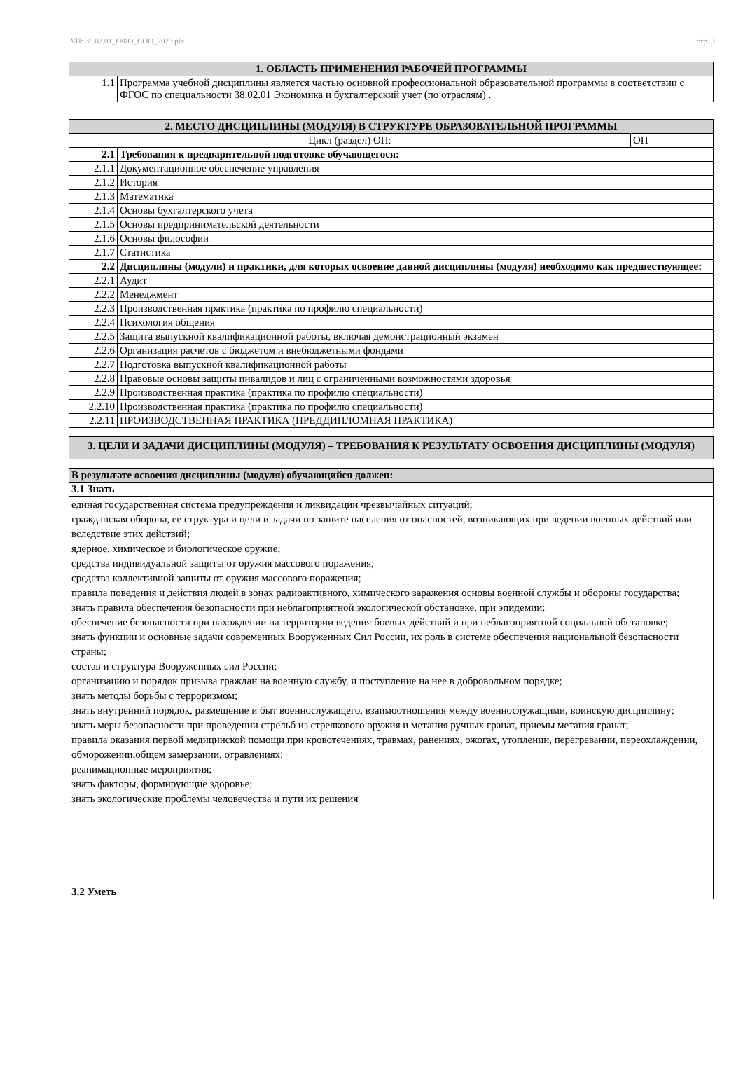УП: 38.02.01_ОФО_СОО_2023.plx стр. 3
| 1. ОБЛАСТЬ ПРИМЕНЕНИЯ РАБОЧЕЙ ПРОГРАММЫ | |
| --- | --- |
| 1.1 | Программа учебной дисциплины является частью основной профессиональной образовательной программы в соответствии с ФГОС по специальности 38.02.01 Экономика и бухгалтерский учет (по отраслям) . |
| 2. МЕСТО ДИСЦИПЛИНЫ (МОДУЛЯ) В СТРУКТУРЕ ОБРАЗОВАТЕЛЬНОЙ ПРОГРАММЫ | | |
| --- | --- | --- |
| Цикл (раздел) ОП: | | ОП |
| 2.1 | Требования к предварительной подготовке обучающегося: | |
| 2.1.1 | Документационное обеспечение управления | |
| 2.1.2 | История | |
| 2.1.3 | Математика | |
| 2.1.4 | Основы бухгалтерского учета | |
| 2.1.5 | Основы предпринимательской деятельности | |
| 2.1.6 | Основы философии | |
| 2.1.7 | Статистика | |
| 2.2 | Дисциплины (модули) и практики, для которых освоение данной дисциплины (модуля) необходимо как предшествующее: | |
| 2.2.1 | Аудит | |
| 2.2.2 | Менеджмент | |
| 2.2.3 | Производственная практика (практика по профилю специальности) | |
| 2.2.4 | Психология общения | |
| 2.2.5 | Защита выпускной квалификационной работы, включая демонстрационный экзамен | |
| 2.2.6 | Организация расчетов с бюджетом и внебюджетными фондами | |
| 2.2.7 | Подготовка выпускной квалификационной работы | |
| 2.2.8 | Правовые основы защиты инвалидов и лиц с ограниченными возможностями здоровья | |
| 2.2.9 | Производственная практика (практика по профилю специальности) | |
| 2.2.10 | Производственная практика (практика по профилю специальности) | |
| 2.2.11 | ПРОИЗВОДСТВЕННАЯ ПРАКТИКА (ПРЕДДИПЛОМНАЯ ПРАКТИКА) | |
| 3. ЦЕЛИ И ЗАДАЧИ ДИСЦИПЛИНЫ (МОДУЛЯ) – ТРЕБОВАНИЯ К РЕЗУЛЬТАТУ ОСВОЕНИЯ ДИСЦИПЛИНЫ (МОДУЛЯ) |
| --- |
| В результате освоения дисциплины (модуля) обучающийся должен: |
| --- |
| 3.1 Знать |
| единая государственная система предупреждения и ликвидации чрезвычайных ситуаций; гражданская оборона, ее структура и цели и задачи по защите населения от опасностей, возникающих при ведении военных действий или вследствие этих действий; ядерное, химическое и биологическое оружие; средства индивидуальной защиты от оружия массового поражения; средства коллективной защиты от оружия массового поражения; правила поведения и действия людей в зонах радиоактивного, химического заражения основы военной службы и обороны государства; знать правила обеспечения безопасности при неблагоприятной экологической обстановке, при эпидемии; обеспечение безопасности при нахождении на территории ведения боевых действий и при неблагоприятной социальной обстановке; знать функции и основные задачи современных Вооруженных Сил России, их роль в системе обеспечения национальной безопасности страны; состав и структура Вооруженных сил России; организацию и порядок призыва граждан на военную службу, и поступление на нее в добровольном порядке; знать методы борьбы с терроризмом; знать внутренний порядок, размещение и быт военнослужащего, взаимоотношения между военнослужащими, воинскую дисциплину; знать меры безопасности при проведении стрельб из стрелкового оружия и метания ручных гранат, приемы метания гранат; правила оказания первой медицинской помощи при кровотечениях, травмах, ранениях, ожогах, утоплении, перегревании, переохлаждении, обморожении,общем замерзании, отравлениях; реанимационные мероприятия; знать факторы, формирующие здоровье; знать экологические проблемы человечества и пути их решения |
| 3.2 Уметь |